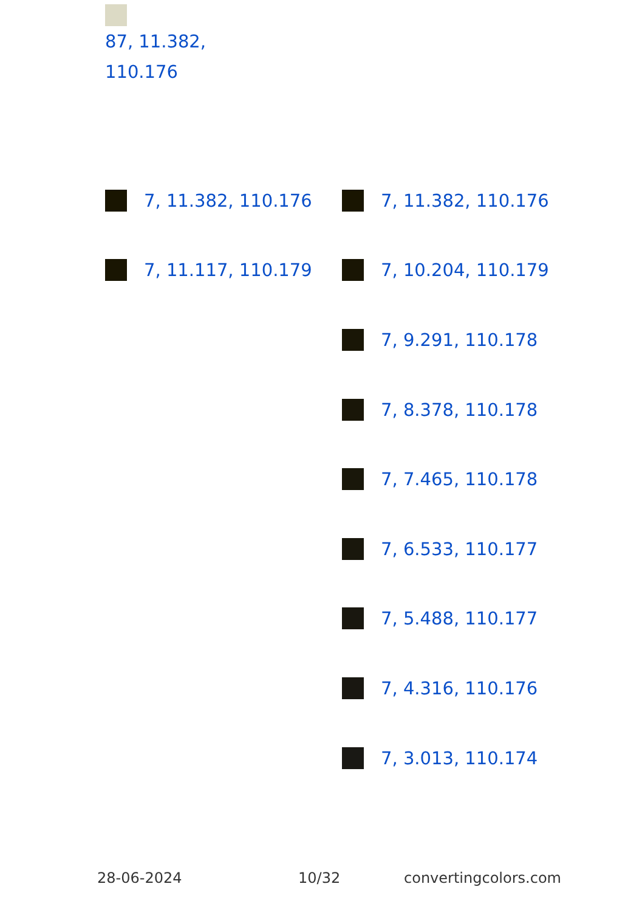87, 11.382, 110.176
7, 11.382, 110.176 7, 11.382, 110.176
7, 11.117, 110.179 7, 10.204, 110.179
7, 9.291, 110.178
7, 8.378, 110.178
7, 7.465, 110.178
7, 6.533, 110.177
7, 5.488, 110.177
7, 4.316, 110.176
7, 3.013, 110.174
28-06-2024 10/32 convertingcolors.com